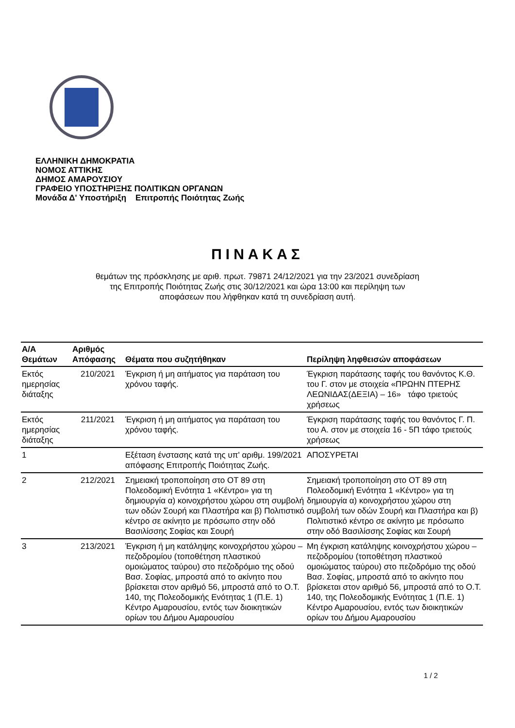ΕΛΛΗΝΙΚΗ ΔΗΜΟΚΡΑΤΙΑ
ΝΟΜΟΣ ΑΤΤΙΚΗΣ
ΔΗΜΟΣ ΑΜΑΡΟΥΣΙΟΥ
ΓΡΑΦΕΙΟ ΥΠΟΣΤΗΡΙΞΗΣ ΠΟΛΙΤΙΚΩΝ ΟΡΓΑΝΩΝ
Μονάδα Δ' Υποστήριξη Επιτροπής Ποιότητας Ζωής
ΠΙΝΑΚΑΣ
θεμάτων της πρόσκλησης με αριθ. πρωτ. 79871 24/12/2021 για την 23/2021 συνεδρίαση
της Επιτροπής Ποιότητας Ζωής στις 30/12/2021 και ώρα 13:00 και περίληψη των
αποφάσεων που λήφθηκαν κατά τη συνεδρίαση αυτή.
| Α/Α Θεμάτων | Αριθμός Απόφασης | Θέματα που συζητήθηκαν | Περίληψη ληφθεισών αποφάσεων |
| --- | --- | --- | --- |
| Εκτός ημερησίας διάταξης | 210/2021 | Έγκριση ή μη αιτήματος για παράταση του χρόνου ταφής. | Έγκριση παράτασης ταφής του θανόντος Κ.Θ. του Γ. στον με στοιχεία «ΠΡΩΗΝ ΠΤΕΡΗΣ ΛΕΩΝΙΔΑΣ(ΔΕΞΙΑ) – 16» τάφο τριετούς χρήσεως |
| Εκτός ημερησίας διάταξης | 211/2021 | Έγκριση ή μη αιτήματος για παράταση του χρόνου ταφής. | Έγκριση παράτασης ταφής του θανόντος Γ. Π. του Α. στον με στοιχεία 16 - 5Π τάφο τριετούς χρήσεως |
| 1 | | Εξέταση ένστασης κατά της υπ' αριθμ. 199/2021 απόφασης Επιτροπής Ποιότητας Ζωής. | ΑΠΟΣΥΡΕΤΑΙ |
| 2 | 212/2021 | Σημειακή τροποποίηση στο ΟΤ 89 στη Πολεοδομική Ενότητα 1 «Κέντρο» για τη δημιουργία α) κοινοχρήστου χώρου στη συμβολή των οδών Σουρή και Πλαστήρα και β) Πολιτιστικό κέντρο σε ακίνητο με πρόσωπο στην οδό Βασιλίσσης Σοφίας και Σουρή | Σημειακή τροποποίηση στο ΟΤ 89 στη Πολεοδομική Ενότητα 1 «Κέντρο» για τη δημιουργία α) κοινοχρήστου χώρου στη συμβολή των οδών Σουρή και Πλαστήρα και β) Πολιτιστικό κέντρο σε ακίνητο με πρόσωπο στην οδό Βασιλίσσης Σοφίας και Σουρή |
| 3 | 213/2021 | Έγκριση ή μη κατάληψης κοινοχρήστου χώρου – πεζοδρομίου (τοποθέτηση πλαστικού ομοιώματος ταύρου) στο πεζοδρόμιο της οδού Βασ. Σοφίας, μπροστά από το ακίνητο που βρίσκεται στον αριθμό 56, μπροστά από το Ο.Τ. 140, της Πολεοδομικής Ενότητας 1 (Π.Ε. 1) Κέντρο Αμαρουσίου, εντός των διοικητικών ορίων του Δήμου Αμαρουσίου | Μη έγκριση κατάληψης κοινοχρήστου χώρου – πεζοδρομίου (τοποθέτηση πλαστικού ομοιώματος ταύρου) στο πεζοδρόμιο της οδού Βασ. Σοφίας, μπροστά από το ακίνητο που βρίσκεται στον αριθμό 56, μπροστά από το Ο.Τ. 140, της Πολεοδομικής Ενότητας 1 (Π.Ε. 1) Κέντρο Αμαρουσίου, εντός των διοικητικών ορίων του Δήμου Αμαρουσίου |
1 / 2